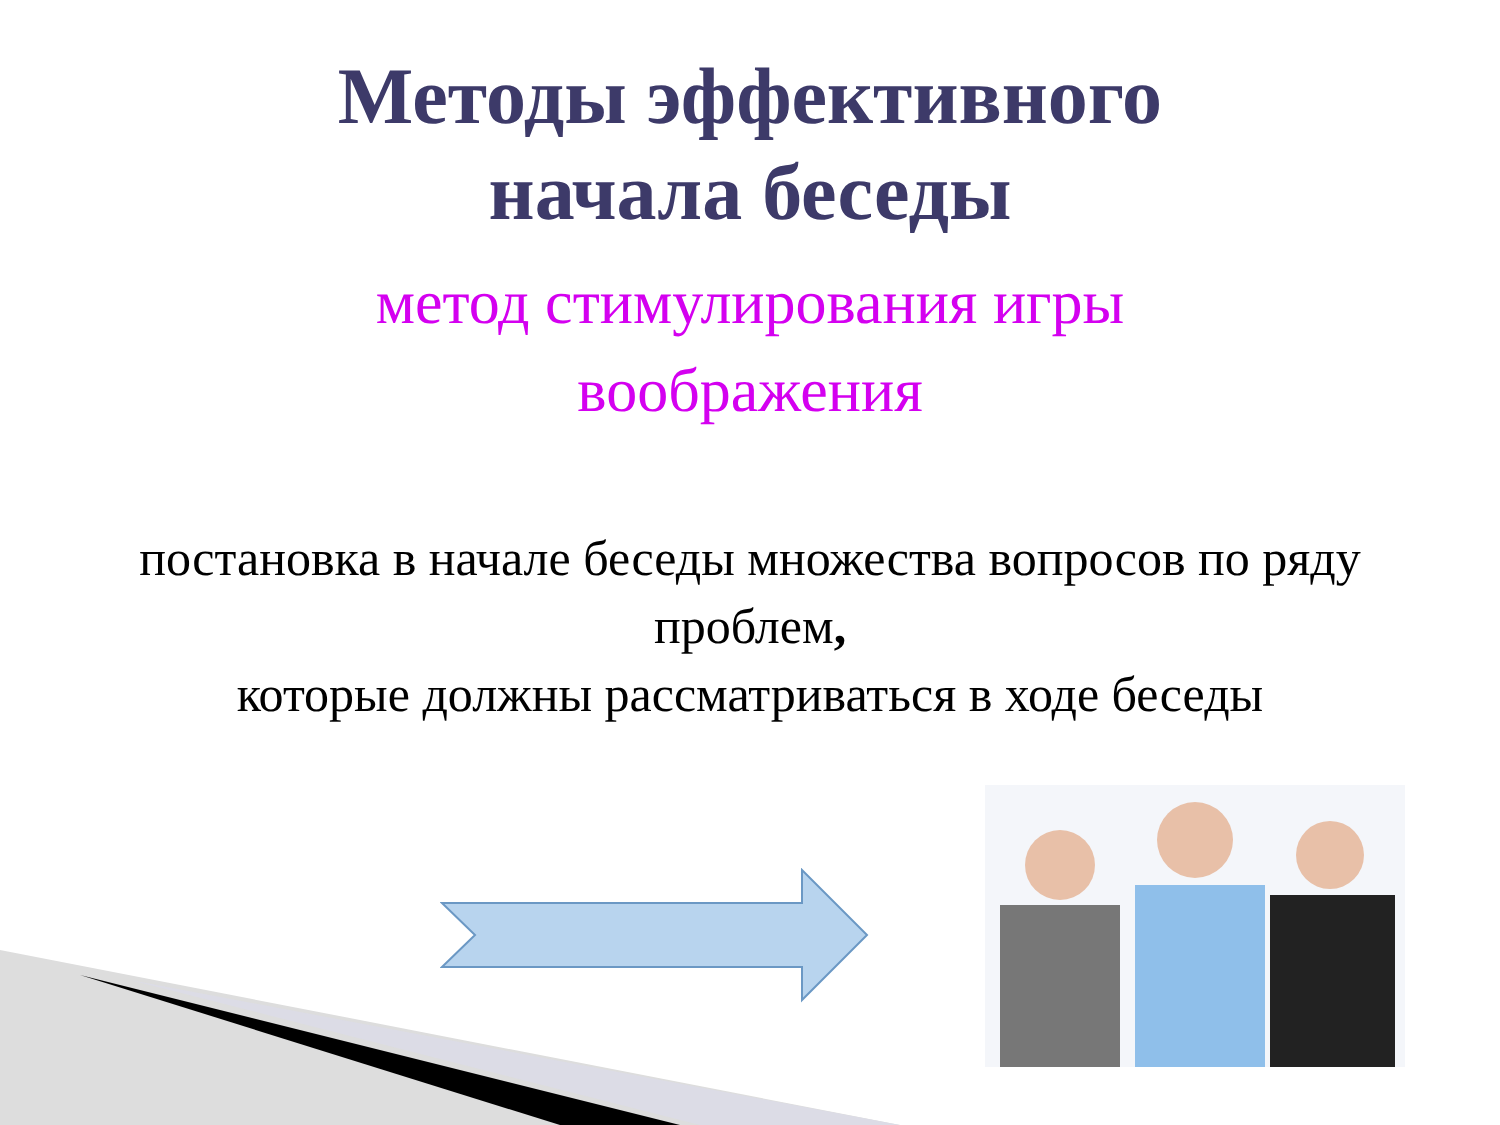Методы эффективного
начала беседы
метод стимулирования игры
воображения
постановка в начале беседы множества вопросов по ряду проблем,
которые должны рассматриваться в ходе беседы